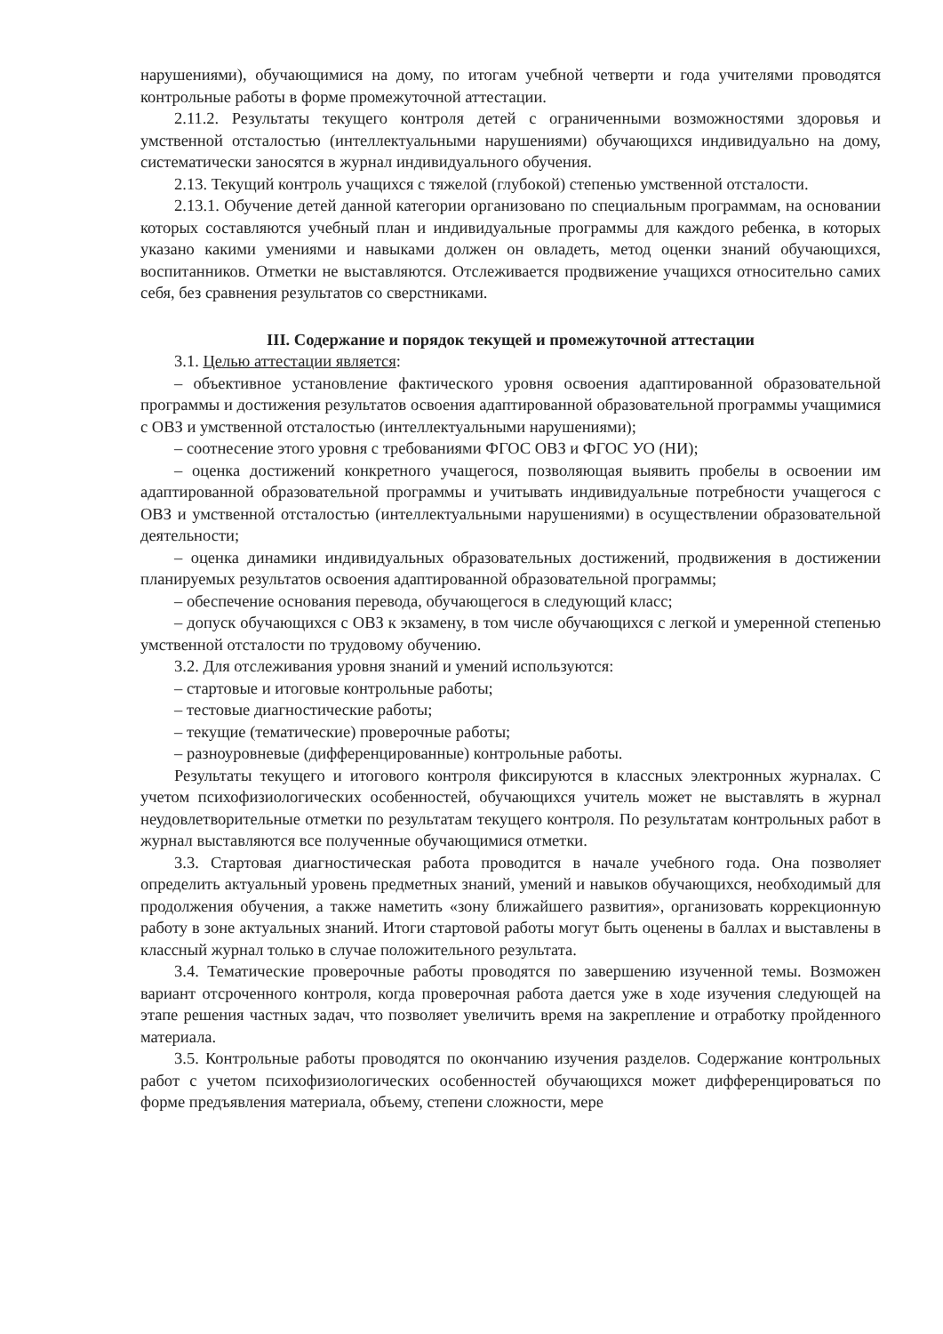нарушениями), обучающимися на дому, по итогам учебной четверти и года учителями проводятся контрольные работы в форме промежуточной аттестации.
2.11.2. Результаты текущего контроля детей с ограниченными возможностями здоровья и умственной отсталостью (интеллектуальными нарушениями) обучающихся индивидуально на дому, систематически заносятся в журнал индивидуального обучения.
2.13. Текущий контроль учащихся с тяжелой (глубокой) степенью умственной отсталости.
2.13.1. Обучение детей данной категории организовано по специальным программам, на основании которых составляются учебный план и индивидуальные программы для каждого ребенка, в которых указано какими умениями и навыками должен он овладеть, метод оценки знаний обучающихся, воспитанников. Отметки не выставляются. Отслеживается продвижение учащихся относительно самих себя, без сравнения результатов со сверстниками.
III. Содержание и порядок текущей и промежуточной аттестации
3.1. Целью аттестации является:
– объективное установление фактического уровня освоения адаптированной образовательной программы и достижения результатов освоения адаптированной образовательной программы учащимися с ОВЗ и умственной отсталостью (интеллектуальными нарушениями);
– соотнесение этого уровня с требованиями ФГОС ОВЗ и ФГОС УО (НИ);
– оценка достижений конкретного учащегося, позволяющая выявить пробелы в освоении им адаптированной образовательной программы и учитывать индивидуальные потребности учащегося с ОВЗ и умственной отсталостью (интеллектуальными нарушениями) в осуществлении образовательной деятельности;
– оценка динамики индивидуальных образовательных достижений, продвижения в достижении планируемых результатов освоения адаптированной образовательной программы;
– обеспечение основания перевода, обучающегося в следующий класс;
– допуск обучающихся с ОВЗ к экзамену, в том числе обучающихся с легкой и умеренной степенью умственной отсталости по трудовому обучению.
3.2. Для отслеживания уровня знаний и умений используются:
– стартовые и итоговые контрольные работы;
– тестовые диагностические работы;
– текущие (тематические) проверочные работы;
– разноуровневые (дифференцированные) контрольные работы.
Результаты текущего и итогового контроля фиксируются в классных электронных журналах. С учетом психофизиологических особенностей, обучающихся учитель может не выставлять в журнал неудовлетворительные отметки по результатам текущего контроля. По результатам контрольных работ в журнал выставляются все полученные обучающимися отметки.
3.3. Стартовая диагностическая работа проводится в начале учебного года. Она позволяет определить актуальный уровень предметных знаний, умений и навыков обучающихся, необходимый для продолжения обучения, а также наметить «зону ближайшего развития», организовать коррекционную работу в зоне актуальных знаний. Итоги стартовой работы могут быть оценены в баллах и выставлены в классный журнал только в случае положительного результата.
3.4. Тематические проверочные работы проводятся по завершению изученной темы. Возможен вариант отсроченного контроля, когда проверочная работа дается уже в ходе изучения следующей на этапе решения частных задач, что позволяет увеличить время на закрепление и отработку пройденного материала.
3.5. Контрольные работы проводятся по окончанию изучения разделов. Содержание контрольных работ с учетом психофизиологических особенностей обучающихся может дифференцироваться по форме предъявления материала, объему, степени сложности, мере